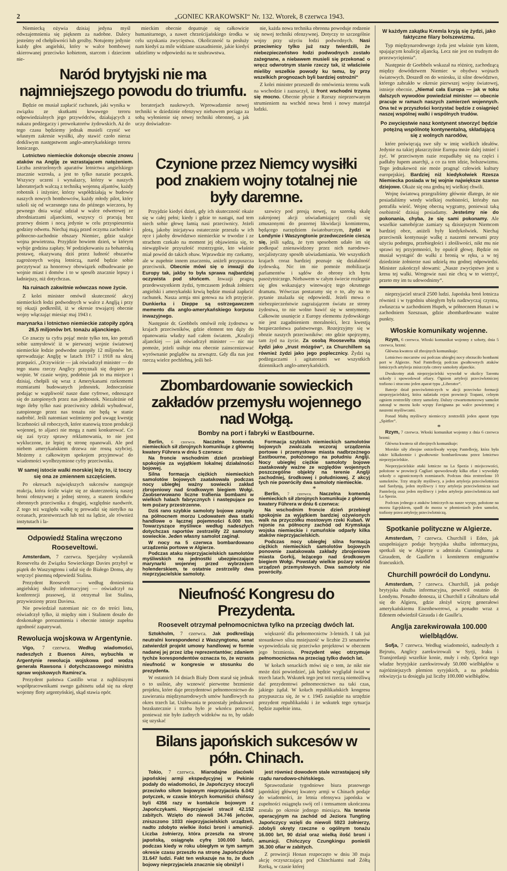2 „GONIEC KRAKOWSKI“ Nr. 132. Wtorek, 8 czerwca 1943.
Niemiecką ożywia dzisiaj jedyna myśl odwzajemnienia się pięknem za nadobne. Dalecy jesteśmy od chełpliwości lub groźby. Notujemy jedynie każdy głos angielski, który w walce bombowej skierowanej przeciwko kobietom, starcom i dzieciom nie-
mieckim obecnie dopatruje się całkowicie humanitarnego, a nawet chrześcijańskiego środka w celu uzyskania zwycięstwa. Okoliczność ta posłuży nam kiedyś za mile widziane uzasadnienie, jakie kiedyś udzielimy w odpowiedzi na te szubrawstwa.
Naród brytyjski nie ma najmniejszego powodu do triumfu.
Będzie on musiał zapłacić rachunek, jaki wynika w związku ze skutkami krwawego teroru odpowiedzialnych jego przywódców, działających z nakazu podżegaczy i prowokatorów żydowskich. Aż do tego czasu będziemy jednak musieli czynić we własnym zakresie wysiłki, aby stawić czoło nieraz dotkliwym następstwom anglo-amerykańskiego teroru lotniczego.
boratorjach naukowych. Wprowadzenie nowej techniki w dziedzinie ofenzywy niebawem pociąga za sobą wyłonienie się nowej techniki obronnej, a jak uczy doświadcze-
nie, każda nowa technika obronna powoduje rodzenie się nowej techniki ofenzywnej. Dotyczy to szczególnie wojny przy użyciu łodzi podwodnych. Nasi przeciwnicy tylko już razy twierdzili, że niebezpieczeństwo łodzi podwodnych zostało zażegnane, a niebawem musieli się przekonać o wręcz odwrotnym stanie rzeczy tak, iż właściwie mieliby wszelkie powody ku temu, by przy wszelkich prognozach byli bardziej ostrożni“
Z kolei minister przeszedł do omówienia terenu walk na wschodzie i zaznaczył, iż front wschodni trzyma się mocno. Obecnie płynie z Rzeszy nieprzerwanym strumieniem na wschód nowa broń i nowy materjał ludzki.
Lotnictwo niemieckie dokonuje obecnie znowu ataków na Anglję ze wzrastającem natężeniem. Liczba zestrzelonych aparatów lotnictwa angielskiego znacznie wzrosła, a jest to tylko narazie początek. Wszyscy uczeni i wynalazcy, którzy w naszych laboratorjach walczą z techniką wojenną aljantów, każdy robotnik i inżynier, którzy współdziałają w budowie naszych nowych bombowców, każdy młody pilot, który szkoli się od wczesnego rana do późnego wieczora, by pewnego dnia wziąć udział w walce odwetowej ze zbrodniarzami aljanckimi, wszyscy ci pracują bez przerwy dniem i nocą jedynie w celu przyspieszenia godziny odwetu. Niechaj mają przed oczyma zachodnie i północno-zachodnie obszary Niemiec, gdzie szaleje wojna powietrzna. Przyjdzie bowiem dzień, w którym wybije godzina zapłaty. W podziękowaniu za bohaterską postawę, okazywaną dziś przez ludność obszarów zagrożonych wojną lotniczą, naród będzie sobie poczytywać za honorowy obowiązek odbudowanie po wojnie miast i domów i to w sposób znacznie lepszy i ładniejszy, niż dotychczas.
Na ruinach zakwitnie wówczas nowe życie.
Z kolei minister omówił skuteczność akcyj niemieckich łodzi podwodnych w walce z Anglją i przy tej okazji podkreślił, iż w okresie trwającej obecnie wojny włączając miesiąc maj 1943 r.
marynarka i lotnictwo niemieckie zatopiły zgórą 26,5 miljonów brt. tonażu aljanckiego.
Co znaczy ta cyfra pojąć może tylko ten, kto potrafi sobie uzmysłowić iż w pierwszej wojnie światowej niemieckie łodzie podwodne zatopiły 12 miljonów brt. sprowadzając Anglję w latach 1917 i 1918 na skraj przepaści. „Oczywiście — jak oświadczył minister — do tego stanu rzeczy Anglicy przyznali się dopiero po wojnie. W czasie wojny, podobnie jak to ma miejsce i dzisiaj, chełpili się wraz z Amerykanami rzekomemi rozmiarami budowanych jednostek. Jednocześnie podając w wątpliwość nasze dane cyfrowe, odnoszące się do zatopionych przez nas jednostek. Niezależnie od tego ileby tylko nasi przeciwnicy zdołali wybudować, zatopionego przez nas tonażu nie będą w stanie nadrobić. Jeśli natomiast weźmiemy pod uwagę kwestję liczebności sił roboczych, które stanowią trzon produkcji wojennej, to aljanci nie mogą z nami konkurować. Co się zaś tyczy sprawy reklamowania, to nie jest wykluczone, że lepiej tę stronę opanowali. Ale pod niebem amerykańskiem drzewa nie rosną szybciej. Możemy z całkowitym spokojem przyjmować do wiadomości wyolbrzymione cyfry przeciwnika.
W samej istocie walki morskiej leży to, iż toczy się ona ze zmiennem szczęściem.
Po okresach największych sukcesów następuje reakcja, która ściśle wiąże się ze skutecznością naszej broni ofenzywnej z jednej strony, a stanem środków obronnych przeciwnika z drugiej, względnie naodwrót. Z tego też względu walkę tę prowadzi się nietylko na oceanach, przestworzach lub też na lądzie, ale również instytutach i la-
Odpowiedź Stalina wręczono Rooseveltowi.
Amsterdam, 7 czerwca. Specjalny wysłannik Roosevelta do Związku Sowieckiego Davies przybył w piątek do Waszyngtonu i udał się do Białego Domu, aby wręczyć pisemną odpowiedź Stalina.
Prezydent Roosevelt — według doniesienia angielskiej służby informacyjnej — oświadczył na konferencji prasowej, iż otrzymał list Stalina, przywieziony przez Daviesa.
Nie powiedział natomiast nic co do treści listu, oświadczył tylko, iż między nim i Stalinem doszło do doskonałego porozumienia i obecnie istnieje zupełna zgodność zapatrywań.
Rewolucja wojskowa w Argentynie.
Vigo, 7 czerwca. Według wiadomości, nadeszłych z Buenos Aires, wybuchła w Argentynie rewolucja wojskowa pod wodzą generała Rawsona i dotychczasowego ministra spraw wojskowych Ramirez'a.
Prezydent państwa Castillo wraz z najbliższymi współpracownikami swego gabinetu udał się na okręt wojenny floty argentyńskiej, skąd stawia opór.
Czynione przez Niemcy wysiłki pod znakiem wojny totalnej nie były daremne.
Przyjdzie kiedyś dzień, gdy ich skuteczność okaże się w całej pełni; kiedy i gdzie to nastąpi, nad tem niech sobie głowę łamią nasi przeciwnicy. Jeżeli plotą, jakoby inicjatywa ostatecznie przeszła w ich ręce i jakoby dowództwo niemieckie w trwodze i ze strachem czekało na moment jej objawienia się, to niewątpliwie przyszłość rozstrzygnie, kto właśnie miał powód do takich obaw. Wprawdzie my czekamy, ale w zupełnie innem znaczeniu, aniżeli przypuszcza przeciwnik. Obecnie mówi się o inwazji do Europy tak, jakby to była sprawa najbardziej oczywista pod słońcem. Inwazji pragną przedewszystkiem żydzi, tymczasem jednak żołnierz angielski i amerykański krwią będzie musiał zapłacić rachunek. Nasza armja stoi gotowa na ich przyjęcie. Dunkierka i Dieppe są ostrzegawczem memento dla anglo-amerykańskiego korpusu inwazyjnego.
Następnie dr. Goebbels omówił rolę żydostwa w krajach przeciwników, gdzie element ten dąży do opanowania władzy nad całem światem. „Koalicji aljanckiej — jak oświadczył minister — nic nie pomoże, jeżeli usiłuje ona obecnie zainscenizować wyrównanie poglądów na zewnątrz. Gdy dla nas jest rzeczą wielce pochlebną, jeśli bol-
szewicy pod presją nowej, na szeroką skalę zakrojonej akcji uświadamiającej czuli się zmuszonymi do pozornej likwidacji kominternu, będącego narzędziem światoburczym, żydzi w Londynie i Waszyngtonie przedwcześnie cieszą się, jeśli sądzą, że tym sposobem udało im się podkopać znienawidzony przez nich narodowo-socjalistyczny sposób uświadamiania. We wszystkich krajach coraz bardziej poznaje się działalność żydowską. Nic im nie pomoże mobilizacja parlamentów i sądów do obrony ich bytu pasożytniczego. Niebawem w całym świecie rozlegnie się głos wskazujący winowajcę tego okrutnego dramatu. Wówczas postaramy się o to, aby na to pytanie znalazła się odpowiedź. Jeżeli mowa o niebezpieczeństwie zagrażającem światu ze strony żydostwa, to nie wolno bawić się w sentymenty. Całkowite usunięcie z Europy elementu żydowskiego nie jest zagadnieniem moralności, lecz kwestją bezpieczeństwa państwowego. Rozejrzyjmy się w obozie naszych przeciwników: oto gdzie spojrzymy, tam żyd na życie. Za osobą Roosevelta stoją żydzi jako „trust mózgów“, za Churchillem są również żydzi jako jego poplecznicy. Żydzi są podżegaczami i agitatorami we wszystkich dziennikach anglo-amerykańskich.
Zbombardowanie sowieckich zakładów przemysłu wojennego nad Wołgą.
Bomby na port i fabryki w Eastbourne.
Berlin, 6 czerwca. Naczelna komenda niemieckich sił zbrojnych komunikuje z głównej kwatery Führera w dniu 5 czerwca:
Na froncie wschodnim dzień przebiegł spokojnie za wyjątkiem lokalnej działalności bojowej.
Silna formacja ciężkich niemieckich samolotów bojowych zaatakowała podczas nocy ubiegłej ważny sowiecki zakład zbrojeniowy nad środkowym biegiem Wołgi. Zaobserwowano liczne trafienia bombami w wielkich halach fabrycznych i następujące po tem pożary przestrzenne.
Dziś rano szybkie samoloty bojowe zatopiły na północnem morzu Lodowatem dwa statki handlowe o łącznej pojemności 6.000 ton. Towarzyszące myśliwce według nadeszłych dotychczas raportów zestrzeliły 22 samoloty sowieckie. Jeden własny samolot zaginął.
W nocy na 5 czerwca bombardowano urządzenia portowe w Algierze.
Podczas ataku nieprzyjacielskich samolotów myśliwskich na jednostki ubezpieczające marynarki wojennej przed wybrzeżem holenderskiem, te ostatnie zestrzeliły dwa nieprzyjacielskie samoloty.
Formacja szybkich niemieckich samolotów bojowych zwalczała wczoraj urządzenia portowe i przemysłowe miasta nadbrzeżnego Eastbourne, położonego na południu Anglji. Nocy ubiegłej ciężkie samoloty bojowe zaatakowały ważne ze względów wojennych poszczególne objekty na terenie Anglji zachodniej, środkowej i południowej. Z akcyj tych nie powróciły dwa samoloty niemieckie.
*
Berlin, 7 czerwca. Naczelna komenda niemieckich sił zbrojnych komunikuje z głównej kwatery Führera w dniu 6 czerwca:
Na wschodnim froncie dzień przebiegł spokojnie za wyjątkiem bardziej ożywionych walk na przyczółku mostowym rzeki Kubań. W rejonie na północny zachód od Krymskaja wojska niemieckie i rumuńskie odparły kilka ataków nieprzyjacielskich.
Podczas nocy ubiegłej silna formacja ciężkich niemieckich samolotów bojowych ponownie zaatakowała zakłady zbrojeniowe miasta Gorkij, leżącego nad środkowym biegiem Wołgi. Powstały wielkie pożary wśród urządzeń przemysłowych. Dwa samoloty nie powróciły.
Nieufność Kongresu do Prezydenta.
Roosevelt otrzymał pełnomocnictwa tylko na przeciąg dwóch lat.
Sztokholm, 7 czerwca. Jak podkreślają neutralni korespondenci z Waszyngtonu, senat zatwierdził projekt umowy handlowej w formie nadanej jej przez izbę reprezentantów; zdaniem tychże korespondentów oznacza to, że wzrasta nieufność w kongresie w stosunku do prezydenta.
W ostatnich 14 dniach Biały Dom starał się jednak o to usilnie, aby wznowić pierwotne brzmienie projektu, które daje prezydentowi pełnomocnictwo do zawierania międzynarodowych umów handlowych na okres trzech lat. Usiłowania te pozostały jednakowoż bezskutecznie i trzeba było je wkońcu porzucić, ponieważ nie było żadnych widoków na to, by udało się uzyskać
większość dla pełnomocnictw 3-letnich. I tak już stosunkowo silna mniejszość w liczbie 23 senatorów wypowiedziała się przeciwko projektowi w obecnem jego brzmieniu. Prezydent więc otrzymuje pełnomocnictwa na przeciąg tylko dwóch lat.
W kołach senackich mówi się o tem, że nikt nie może dziś powiedzieć, jak będzie wyglądał świat w trzech latach. Wskutek tego jest też rzeczą niemożliwą dać prezydentowi pełnomocnictwo na taki czas, jakiego żądał. W kołach republikańskich kongresu przypuszcza się, że w r. 1945 zasiądzie na urzędzie prezydent republikański i że wskutek tego sytuacja będzie zupełnie inna.
Bilans japońskich sukcesów w półn. Chinach.
Tokio, 7 czerwca. Miarodajne placówki japońskiej armji ekspedycyjnej w Pekinie podały do wiadomości, że Japończycy stoczyli przeciwko siłom bojowym nieprzyjaciela 6.042 potyczek, w czasie których komuniści chińscy byli 4356 razy w kontakcie bojowym z Japończykami. Nieprzyjaciel stracił 42.152 zabitych. Wzięto do niewoli 34.746 jeńców, zniszczono 1033 nieprzyjacielskich urządzeń, nadto zdobyto wielkie ilości broni i amunicji. Liczba żołnierzy, która przeszła na stronę japońską, osiągnęła cyfrę 100.000 ludzi, podczas kiedy w roku ubiegłym w tym samym okresie czasu przeszło na stronę Japończyków 31.647 ludzi. Fakt ten wskazuje na to, że duch bojowy nieprzyjaciela znacznie się obniżył i
jest również dowodem stale wzrastającej siły rządu narodowo-chińskiego.
Sprawozdanie tygodniowe biura prasowego japońskiej głównej kwatery armji w Chinach podaje do wiadomości, że letnia ofensywa japońska w zupełności osiągnęła swój cel i temsamem ukończona została po okresie jednego miesiąca. Na terenie operacyjnym na zachód od Jeziora Tungting Japończycy wzięli do niewoli 5923 żołnierzy, zdobyli okręty rzeczne o ogólnym tonażu 16.000 brt, 90 dział oraz wielką ilość broni i amunicji. Chińczycy Czungkingu ponieśli 36.300 ofiar w zabitych.
Z prowincji Honan rozpoczęto w dniu 30 maja akcję oczyszczającą pod Chinchiantsi nad Żółtą Rzeką, w czasie której
W każdym zakątku Kremla kryją się żydzi, jako faktyczne filary bolszewizmu.
Typ międzynarodowego żyda jest właśnie tym kitem, spajającym koalicję aljancką. Lecz nie jest on trudnym do przezwyciężenia“.
Następnie dr Goebbels wskazał na różnicę, zachodzącą między dowództwem Niemiec w obydwu wojnach światowych. Doszedł on do wniosku, iż silne dowództwo, którego zabrakło w okresie pierwszej wojny światowej, istnieje obecnie. „Niemal cała Europa — jak w toku dalszych wywodów powiedział minister — obecnie pracuje w ramach naszych zamierzeń wojennych. Ona też w przyszłości korzystać będzie z osiągnięć naszej wspólnej walki i wspólnych trudów.
Po zwycięstwie nasz kontynent stworzyć będzie potężną wspólnotę kontynentalną, składającą się z wolnych narodów,
które poświęcają swe siły w imię wielkich ideałów. Jedynie na takiej płaszczyźnie Europa może dalej istnieć i żyć. W przeciwnym razie rozpadłaby się na części i padłaby łupem anarchji, a co za tem idzie, bolszewizmu. Tego jednakowoż nie może pragnąć człowiek kultury europejskiej. Bardziej niż kiedykolwiek Rzesza Niemiecka posiada w tej wojnie największe szanse dziejowe. Okaże się ona godną tej wielkiej chwili.
Wojnę światową przegraliśmy głównie dlatego, że nie posiadaliśmy wtedy wielkiej osobistości, któraby nas potrafiła wieść. Wojnę obecną wygramy, ponieważ taką osobistość dzisiaj posiadamy. Jesteśmy nie do pokonania, chyba, że się sami pokonamy. Ale wszelkie samobójcze zamiary są dzisiejszym Niemcom bardziej obce, aniżeli były kiedykolwiek. Niechaj przeciwnik kontynuuje walkę z naszemi nerwami przy użyciu podstępu, przebiegłości i złośliwości, nikt mu nie sprawi tej przyjemności, by opuścił głowę. Będzie on musiał wystąpić do walki z bronią w ręku, a w tej dziedzinie żołnierze nasi udzielą mu godnej odpowiedzi. Minister zakończył słowami: „Nasze zwycięstwo jest u kresu tej walki. Wrogowie nasi nie chcą w to wierzyć, przeto my im tu udowodnimy“.
nieprzyjaciel stracił 2500 ludzi. Japońska broń lotnicza również i w tygodniu ubiegłym była nadzwyczaj czynna, zwłaszcza w zachodniem Hupeh, w północnem Hunan i w zachodniem Szeszuan, gdzie zbombardowano ważne punkty.
Włoskie komunikaty wojenne.
Rzym, 6 czerwca. Włoski komunikat wojenny z soboty, dnia 5 czerwca, brzmi:
Główna kwatera sił zbrojnych komunikuje:
Lotnictwo mocarstw osi podczas ubiegłej nocy obrzuciło bombami port w Algierze. Nad Pantellerją podczas gwałtownych ataków lotniczych artylerja zniszczyła cztery samoloty aljanckie.
Dwukrotny atak nieprzyjacielski wywołał w okolicy Tarentu szkody i spowodował ofiary. Ogniem artylerji przeciwlotniczej trafiono i stracono jeden aparat typu „Liberator“.
Baterje dział przeciwlotniczych w akcji przeciwko formacji nieprzyjacielskiej, która nalatiała rejon prowincji Trapani, celnym ogniem zestrzeliły cztery samoloty. Dalszy czwartomotorowy samolot zatonął w morzu koło wyspy Favignana po walce powietrznej z naszemi myśliwcami.
Ponad Maltą myśliwcy niemieccy zestrzelili jeden aparat typu „Spitfire“.
*
Rzym, 7 czerwca. Włoski komunikat wojenny z dnia 6 czerwca brzmi:
Główna kwatera sił zbrojnych komunikuje:
Morskie siły zbrojne ostrzeliwały wyspę Pantellerję, która była także kilkakrotnie i gwałtownie bombardowana przez lotnictwo nieprzyjacielskie.
Nieprzyjacielskie ataki lotnicze na La Spezia i miejscowości, położone w prowincji Cagliari spowodowały kilka ofiar i wywołały szkody o ograniczonych rozmiarach. Podczas dnia zestrzelono 10 samolotów. Trzy strąciły myśliwcy, a jeden artylerja przeciwlotnicza nad Sardynją, jeden myśliwcy i trzy artylerja przeciwlotnicza nad Pantelerją oraz jeden myśliwcy i jeden artylerja przeciwlotnicza nad La Spezia.
Podczas jednego z ataków lotniczych na nasze wyspy, położone na morzu Egejskiem, spadł do morza w płomieniach jeden samolot, trafiony przez artylerję przeciwlotniczą.
Spotkanie polityczne w Algierze.
Amsterdam, 7 czerwca. Churchill i Eden, jak uzupełniająco podaje brytyjska służba informacyjna, spotkali się w Algierze u admirała Cunninghama z Giraudem, de Gaulle'm i komitetem emigrantów francuskich.
Churchill powrócił do Londynu.
Amsterdam, 7 czerwca. Churchill, jak podaje brytyjska służba informacyjna, powrócił ostatnio do Londynu. Ponadto donosza, iż Churchill z Gibraltaru udał się do Algieru, gdzie złożył wizytę generałowi amerykańskiemu Eisenhowerowi, a ponadto wraz z Edenem odwiedził Girauda i de Gaulle'a.
Anglja zarekwirowała 100.000 wielbłądów.
Sofja, 7 czerwca. Według wiadomości, nadeszłych z Bejrutu, Anglicy zarekwirowali w Syrji, Iraku i Transjordanji wszelkie konie, muły i osły. Oprócz tego władze brytyjskie zarekwirowały 50.000 wielbłądów u najróżniejszych plemion syryjskich, a na południu rekwizycja ta dosięgła już liczby 100.000 wielbłądów.